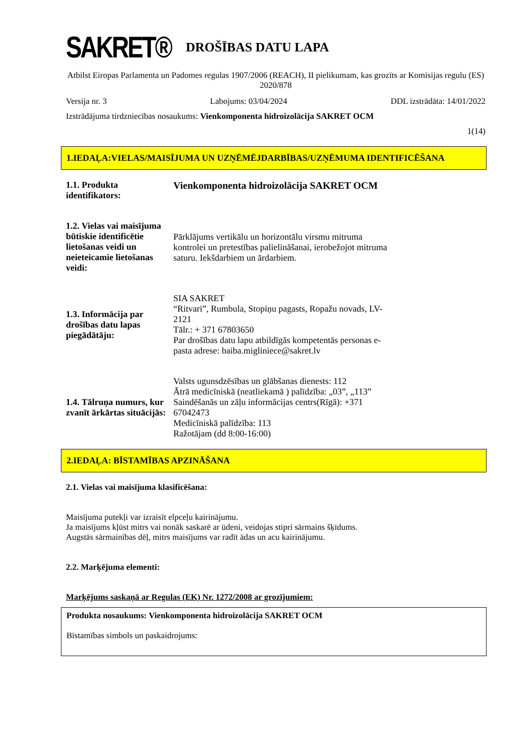SAKRET®
DROŠĪBAS DATU LAPA
Atbilst Eiropas Parlamenta un Padomes regulas 1907/2006 (REACH), II pielikumam, kas grozīts ar Komisijas regulu (ES) 2020/878
Versija nr. 3 Labojums: 03/04/2024 DDL izstrādāta: 14/01/2022
Izstrādājuma tirdzniecības nosaukums: Vienkomponenta hidroizolācija SAKRET OCM
1(14)
1.IEDAĻA:VIELAS/MAISĪJUMA UN UZŅĒMĒJDARBĪBAS/UZŅĒMUMA IDENTIFICĒŠANA
1.1. Produkta identifikators:
Vienkomponenta hidroizolācija SAKRET OCM
1.2. Vielas vai maisījuma būtiskie identificētie lietošanas veidi un neieteicamie lietošanas veidi:
Pārklājums vertikālu un horizontālu virsmu mitruma kontrolei un pretestības palielināšanai, ierobežojot mitruma saturu. Iekšdarbiem un ārdarbiem.
1.3. Informācija par drošības datu lapas piegādātāju:
SIA SAKRET
“Ritvari”, Rumbula, Stopiņu pagasts, Ropažu novads, LV-2121
Tālr.: + 371 67803650
Par drošības datu lapu atbildīgās kompetentās personas e-pasta adrese: baiba.migliniece@sakret.lv
1.4. Tālruņa numurs, kur zvanīt ārkārtas situācijās:
Valsts ugunsdzēsības un glābšanas dienests: 112
Ātrā medicīniskā (neatliekamā ) palīdzība: „03”, „113”
Saindēšanās un zāļu informācijas centrs(Rīgā): +371 67042473
Medicīniskā palīdzība: 113
Ražotājam (dd 8:00-16:00)
2.IEDAĻA: BĪSTAMĪBAS APZINĀŠANA
2.1. Vielas vai maisījuma klasificēšana:
Maisījuma putekļi var izraisīt elpceļu kairinājumu.
Ja maisījums kļūst mitrs vai nonāk saskarē ar ūdeni, veidojas stipri sārmains šķīdums.
Augstās sārmainības dēļ, mitrs maisījums var radīt ādas un acu kairinājumu.
2.2. Marķējuma elementi:
Marķējums saskaņā ar Regulas (EK) Nr. 1272/2008 ar grozījumiem:
Produkta nosaukums: Vienkomponenta hidroizolācija SAKRET OCM
Bīstamības simbols un paskaidrojums: